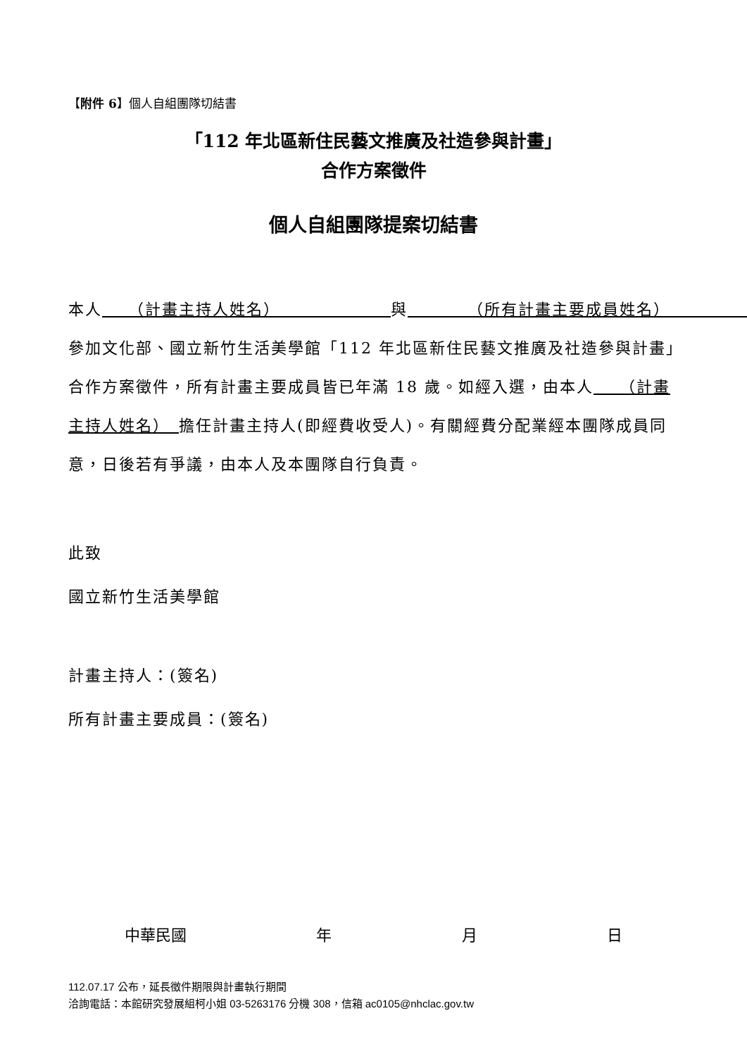【附件 6】個人自組團隊切結書
「112 年北區新住民藝文推廣及社造參與計畫」
合作方案徵件
個人自組團隊提案切結書
本人　　（計畫主持人姓名）　　　　　　　與　　　　（所有計畫主要成員姓名）　　　　　參加文化部、國立新竹生活美學館「112 年北區新住民藝文推廣及社造參與計畫」合作方案徵件，所有計畫主要成員皆已年滿 18 歲。如經入選，由本人　　（計畫主持人姓名）　擔任計畫主持人(即經費收受人)。有關經費分配業經本團隊成員同意，日後若有爭議，由本人及本團隊自行負責。
此致
國立新竹生活美學館
計畫主持人：(簽名)
所有計畫主要成員：(簽名)
中華民國 年 月 日
112.07.17 公布，延長徵件期限與計畫執行期間
洽詢電話：本館研究發展組柯小姐 03-5263176 分機 308，信箱 ac0105@nhclac.gov.tw